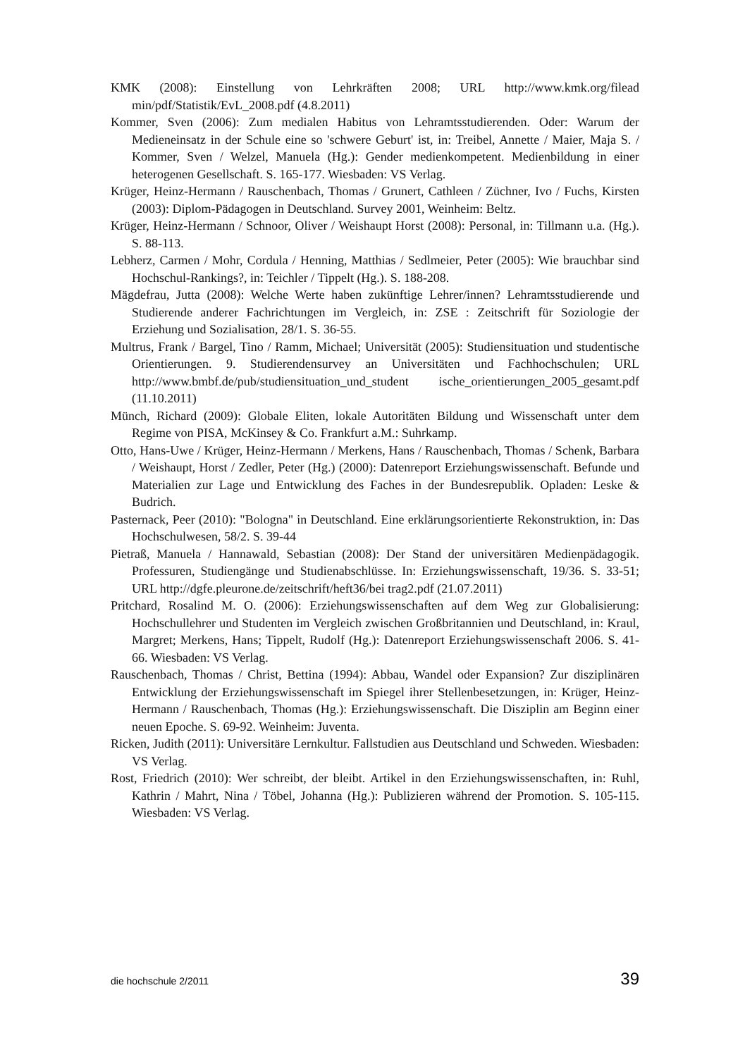KMK (2008): Einstellung von Lehrkräften 2008; URL http://www.kmk.org/filead min/pdf/Statistik/EvL_2008.pdf (4.8.2011)
Kommer, Sven (2006): Zum medialen Habitus von Lehramtsstudierenden. Oder: Warum der Medieneinsatz in der Schule eine so 'schwere Geburt' ist, in: Treibel, Annette / Maier, Maja S. / Kommer, Sven / Welzel, Manuela (Hg.): Gender medienkompetent. Medienbildung in einer heterogenen Gesellschaft. S. 165-177. Wiesbaden: VS Verlag.
Krüger, Heinz-Hermann / Rauschenbach, Thomas / Grunert, Cathleen / Züchner, Ivo / Fuchs, Kirsten (2003): Diplom-Pädagogen in Deutschland. Survey 2001, Weinheim: Beltz.
Krüger, Heinz-Hermann / Schnoor, Oliver / Weishaupt Horst (2008): Personal, in: Tillmann u.a. (Hg.). S. 88-113.
Lebherz, Carmen / Mohr, Cordula / Henning, Matthias / Sedlmeier, Peter (2005): Wie brauchbar sind Hochschul-Rankings?, in: Teichler / Tippelt (Hg.). S. 188-208.
Mägdefrau, Jutta (2008): Welche Werte haben zukünftige Lehrer/innen? Lehramtsstudierende und Studierende anderer Fachrichtungen im Vergleich, in: ZSE : Zeitschrift für Soziologie der Erziehung und Sozialisation, 28/1. S. 36-55.
Multrus, Frank / Bargel, Tino / Ramm, Michael; Universität (2005): Studiensituation und studentische Orientierungen. 9. Studierendensurvey an Universitäten und Fachhochschulen; URL http://www.bmbf.de/pub/studiensituation_und_student ische_orientierungen_2005_gesamt.pdf (11.10.2011)
Münch, Richard (2009): Globale Eliten, lokale Autoritäten Bildung und Wissenschaft unter dem Regime von PISA, McKinsey & Co. Frankfurt a.M.: Suhrkamp.
Otto, Hans-Uwe / Krüger, Heinz-Hermann / Merkens, Hans / Rauschenbach, Thomas / Schenk, Barbara / Weishaupt, Horst / Zedler, Peter (Hg.) (2000): Datenreport Erziehungswissenschaft. Befunde und Materialien zur Lage und Entwicklung des Faches in der Bundesrepublik. Opladen: Leske & Budrich.
Pasternack, Peer (2010): "Bologna" in Deutschland. Eine erklärungsorientierte Rekonstruktion, in: Das Hochschulwesen, 58/2. S. 39-44
Pietraß, Manuela / Hannawald, Sebastian (2008): Der Stand der universitären Medienpädagogik. Professuren, Studiengänge und Studienabschlüsse. In: Erziehungswissenschaft, 19/36. S. 33-51; URL http://dgfe.pleurone.de/zeitschrift/heft36/bei trag2.pdf (21.07.2011)
Pritchard, Rosalind M. O. (2006): Erziehungswissenschaften auf dem Weg zur Globalisierung: Hochschullehrer und Studenten im Vergleich zwischen Großbritannien und Deutschland, in: Kraul, Margret; Merkens, Hans; Tippelt, Rudolf (Hg.): Datenreport Erziehungswissenschaft 2006. S. 41-66. Wiesbaden: VS Verlag.
Rauschenbach, Thomas / Christ, Bettina (1994): Abbau, Wandel oder Expansion? Zur disziplinären Entwicklung der Erziehungswissenschaft im Spiegel ihrer Stellenbesetzungen, in: Krüger, Heinz-Hermann / Rauschenbach, Thomas (Hg.): Erziehungswissenschaft. Die Disziplin am Beginn einer neuen Epoche. S. 69-92. Weinheim: Juventa.
Ricken, Judith (2011): Universitäre Lernkultur. Fallstudien aus Deutschland und Schweden. Wiesbaden: VS Verlag.
Rost, Friedrich (2010): Wer schreibt, der bleibt. Artikel in den Erziehungswissenschaften, in: Ruhl, Kathrin / Mahrt, Nina / Töbel, Johanna (Hg.): Publizieren während der Promotion. S. 105-115. Wiesbaden: VS Verlag.
die hochschule 2/2011 39